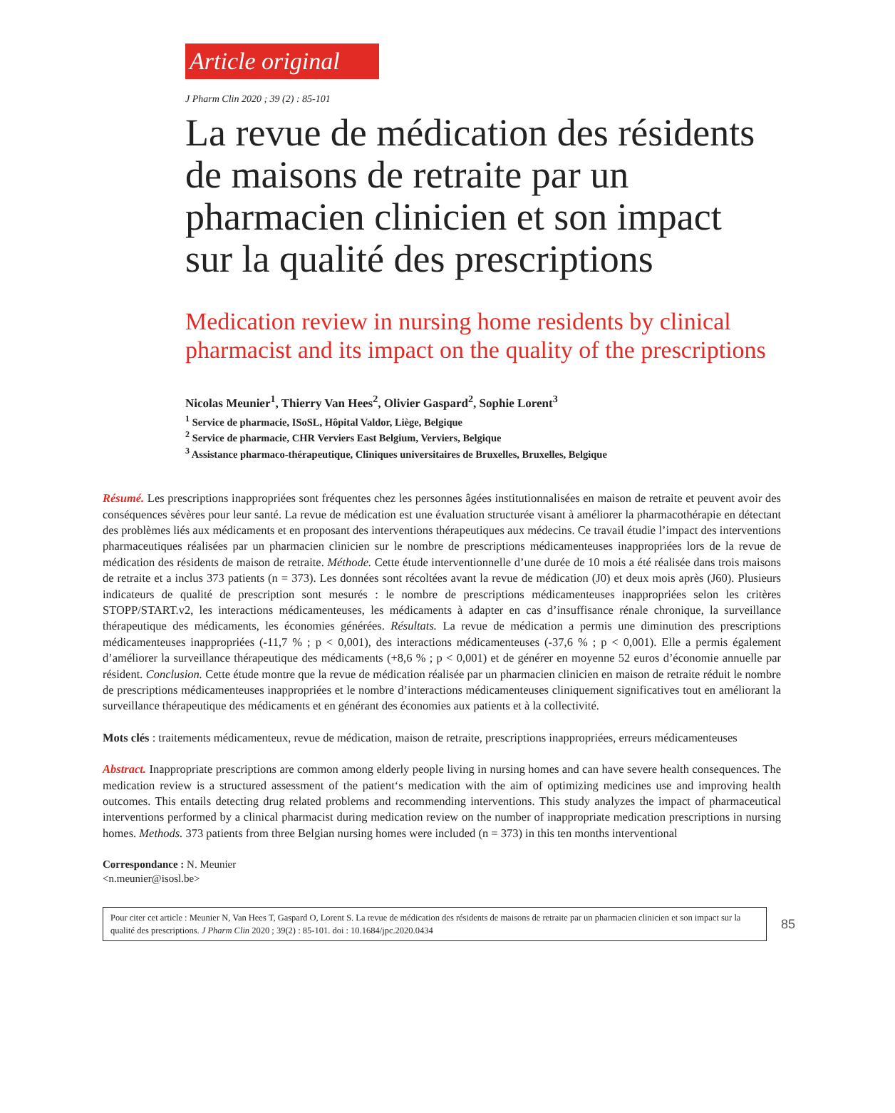Article original
J Pharm Clin 2020 ; 39 (2) : 85-101
La revue de médication des résidents de maisons de retraite par un pharmacien clinicien et son impact sur la qualité des prescriptions
Medication review in nursing home residents by clinical
pharmacist and its impact on the quality of the prescriptions
Nicolas Meunier<sup>1</sup>, Thierry Van Hees<sup>2</sup>, Olivier Gaspard<sup>2</sup>, Sophie Lorent<sup>3</sup>
<sup>1</sup> Service de pharmacie, ISoSL, Hôpital Valdor, Liège, Belgique
<sup>2</sup> Service de pharmacie, CHR Verviers East Belgium, Verviers, Belgique
<sup>3</sup> Assistance pharmaco-thérapeutique, Cliniques universitaires de Bruxelles, Bruxelles, Belgique
Résumé. Les prescriptions inappropriées sont fréquentes chez les personnes âgées institutionnalisées en maison de retraite et peuvent avoir des conséquences sévères pour leur santé. La revue de médication est une évaluation structurée visant à améliorer la pharmacothérapie en détectant des problèmes liés aux médicaments et en proposant des interventions thérapeutiques aux médecins. Ce travail étudie l’impact des interventions pharmaceutiques réalisées par un pharmacien clinicien sur le nombre de prescriptions médicamenteuses inappropriées lors de la revue de médication des résidents de maison de retraite. Méthode. Cette étude interventionnelle d’une durée de 10 mois a été réalisée dans trois maisons de retraite et a inclus 373 patients (n = 373). Les données sont récoltées avant la revue de médication (J0) et deux mois après (J60). Plusieurs indicateurs de qualité de prescription sont mesurés : le nombre de prescriptions médicamenteuses inappropriées selon les critères STOPP/START.v2, les interactions médicamenteuses, les médicaments à adapter en cas d’insuffisance rénale chronique, la surveillance thérapeutique des médicaments, les économies générées. Résultats. La revue de médication a permis une diminution des prescriptions médicamenteuses inappropriées (-11,7 % ; p < 0,001), des interactions médicamenteuses (-37,6 % ; p < 0,001). Elle a permis également d’améliorer la surveillance thérapeutique des médicaments (+8,6 % ; p < 0,001) et de générer en moyenne 52 euros d’économie annuelle par résident. Conclusion. Cette étude montre que la revue de médication réalisée par un pharmacien clinicien en maison de retraite réduit le nombre de prescriptions médicamenteuses inappropriées et le nombre d’interactions médicamenteuses cliniquement significatives tout en améliorant la surveillance thérapeutique des médicaments et en générant des économies aux patients et à la collectivité.
Mots clés : traitements médicamenteux, revue de médication, maison de retraite, prescriptions inappropriées, erreurs médicamenteuses
Abstract. Inappropriate prescriptions are common among elderly people living in nursing homes and can have severe health consequences. The medication review is a structured assessment of the patient‘s medication with the aim of optimizing medicines use and improving health outcomes. This entails detecting drug related problems and recommending interventions. This study analyzes the impact of pharmaceutical interventions performed by a clinical pharmacist during medication review on the number of inappropriate medication prescriptions in nursing homes. Methods. 373 patients from three Belgian nursing homes were included (n = 373) in this ten months interventional
Correspondance : N. Meunier
<n.meunier@isosl.be>
Pour citer cet article : Meunier N, Van Hees T, Gaspard O, Lorent S. La revue de médication des résidents de maisons de retraite par un pharmacien clinicien et son impact sur la qualité des prescriptions. J Pharm Clin 2020 ; 39(2) : 85-101. doi : 10.1684/jpc.2020.0434
85